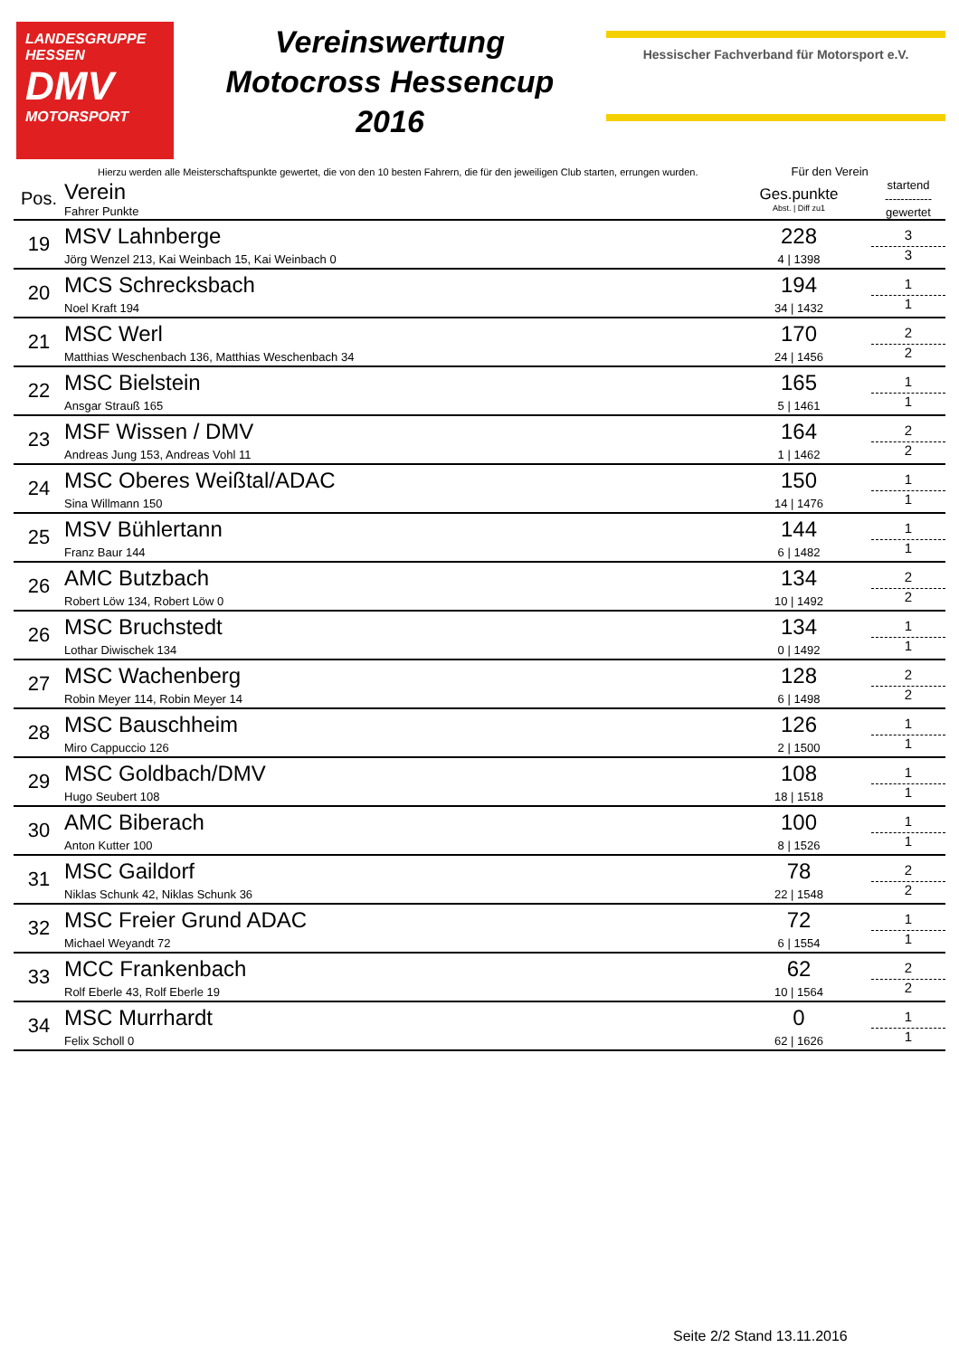LANDESGRUPPE
HESSEN
DMV
MOTORSPORT
Vereinswertung
Motocross Hessencup
2016
Hessischer Fachverband für Motorsport e.V.
Hierzu werden alle Meisterschaftspunkte gewertet, die von den 10 besten Fahrern, die für den jeweiligen Club starten, errungen wurden. Für den Verein
| Pos. | Verein Fahrer Punkte | Ges.punkte Abst. / Diff zu1 | startend ------------ gewertet |
| --- | --- | --- | --- |
| 19 | MSV Lahnberge Jörg Wenzel 213, Kai Weinbach 15, Kai Weinbach 0 | 228 4 / 1398 | 3 3 |
| 20 | MCS Schrecksbach Noel Kraft 194 | 194 34 / 1432 | 1 1 |
| 21 | MSC Werl Matthias Weschenbach 136, Matthias Weschenbach 34 | 170 24 / 1456 | 2 2 |
| 22 | MSC Bielstein Ansgar Strauß 165 | 165 5 / 1461 | 1 1 |
| 23 | MSF Wissen / DMV Andreas Jung 153, Andreas Vohl 11 | 164 1 / 1462 | 2 2 |
| 24 | MSC Oberes Weißtal/ADAC Sina Willmann 150 | 150 14 / 1476 | 1 1 |
| 25 | MSV Bühlertann Franz Baur 144 | 144 6 / 1482 | 1 1 |
| 26 | AMC Butzbach Robert Löw 134, Robert Löw 0 | 134 10 / 1492 | 2 2 |
| 26 | MSC Bruchstedt Lothar Diwischek 134 | 134 0 / 1492 | 1 1 |
| 27 | MSC Wachenberg Robin Meyer 114, Robin Meyer 14 | 128 6 / 1498 | 2 2 |
| 28 | MSC Bauschheim Miro Cappuccio 126 | 126 2 / 1500 | 1 1 |
| 29 | MSC Goldbach/DMV Hugo Seubert 108 | 108 18 / 1518 | 1 1 |
| 30 | AMC Biberach Anton Kutter 100 | 100 8 / 1526 | 1 1 |
| 31 | MSC Gaildorf Niklas Schunk 42, Niklas Schunk 36 | 78 22 / 1548 | 2 2 |
| 32 | MSC Freier Grund ADAC Michael Weyandt 72 | 72 6 / 1554 | 1 1 |
| 33 | MCC Frankenbach Rolf Eberle 43, Rolf Eberle 19 | 62 10 / 1564 | 2 2 |
| 34 | MSC Murrhardt Felix Scholl 0 | 0 62 / 1626 | 1 1 |
Seite 2/2 Stand 13.11.2016